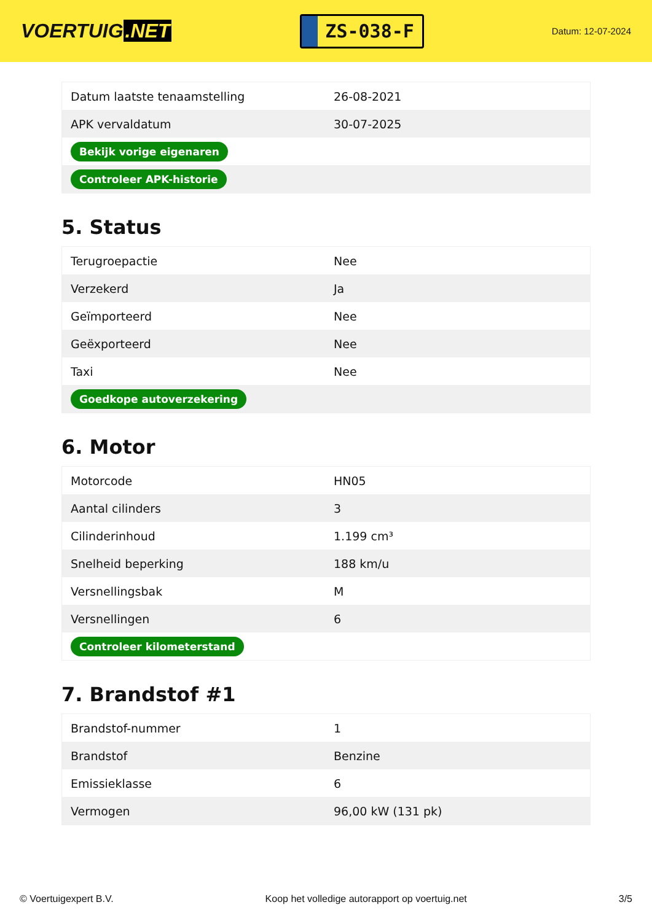VOERTUIG.NET
ZS-038-F
Datum: 12-07-2024
| Datum laatste tenaamstelling | 26-08-2021 |
| APK vervaldatum | 30-07-2025 |
| Bekijk vorige eigenaren | |
| Controleer APK-historie | |
5. Status
| Terugroepactie | Nee |
| Verzekerd | Ja |
| Geïmporteerd | Nee |
| Geëxporteerd | Nee |
| Taxi | Nee |
| Goedkope autoverzekering | |
6. Motor
| Motorcode | HN05 |
| Aantal cilinders | 3 |
| Cilinderinhoud | 1.199 cm³ |
| Snelheid beperking | 188 km/u |
| Versnellingsbak | M |
| Versnellingen | 6 |
| Controleer kilometerstand | |
7. Brandstof #1
| Brandstof-nummer | 1 |
| Brandstof | Benzine |
| Emissieklasse | 6 |
| Vermogen | 96,00 kW (131 pk) |
© Voertuigexpert B.V. Koop het volledige autorapport op voertuig.net 3/5